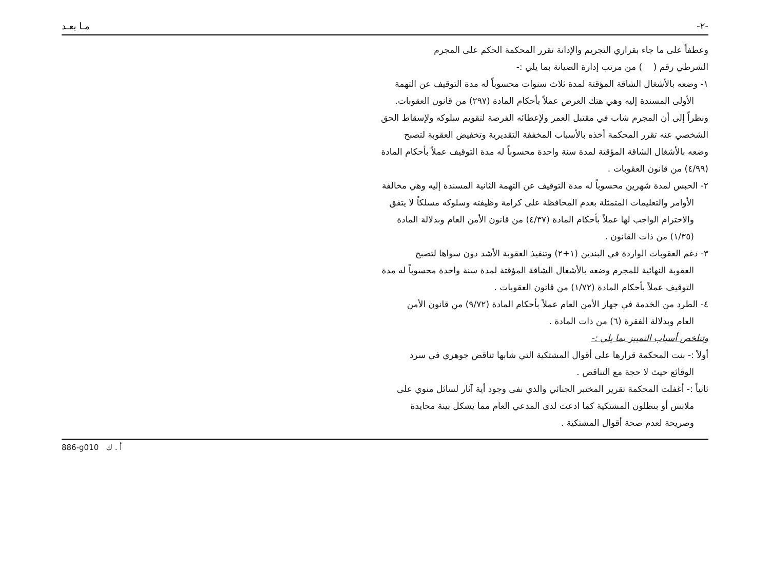-٢- مـا بعـد
وعطفاً على ما جاء بقراري التجريم والإدانة تقرر المحكمة الحكم على المجرم
الشرطي رقم ( ) من مرتب إدارة الصيانة بما يلي :-
١- وضعه بالأشغال الشاقة المؤقتة لمدة ثلاث سنوات محسوباً له مدة التوقيف عن التهمة
الأولى المسندة إليه وهي هتك العرض عملاً بأحكام المادة (٢٩٧) من قانون العقوبات.
ونظراً إلى أن المجرم شاب في مقتبل العمر ولإعطائه الفرصة لتقويم سلوكه ولإسقاط الحق
الشخصي عنه تقرر المحكمة أخذه بالأسباب المخففة التقديرية وتخفيض العقوبة لتصبح
وضعه بالأشغال الشاقة المؤقتة لمدة سنة واحدة محسوباً له مدة التوقيف عملاً بأحكام المادة
(٤/٩٩) من قانون العقوبات .
٢- الحبس لمدة شهرين محسوباً له مدة التوقيف عن التهمة الثانية المسندة إليه وهي مخالفة
الأوامر والتعليمات المتمثلة بعدم المحافظة على كرامة وظيفته وسلوكه مسلكاً لا يتفق
والاحترام الواجب لها عملاً بأحكام المادة (٤/٣٧) من قانون الأمن العام وبدلالة المادة
(١/٣٥) من ذات القانون .
٣- دغم العقوبات الواردة في البندين (١+٢) وتنفيذ العقوبة الأشد دون سواها لتصبح
العقوبة النهائية للمجرم وضعه بالأشغال الشاقة المؤقتة لمدة سنة واحدة محسوباً له مدة
التوقيف عملاً بأحكام المادة (١/٧٢) من قانون العقوبات .
٤- الطرد من الخدمة في جهاز الأمن العام عملاً بأحكام المادة (٩/٧٢) من قانون الأمن
العام وبدلالة الفقرة (٦) من ذات المادة .
وتتلخص أسباب التمييز بما يلي :-
أولاً :- بنت المحكمة قرارها على أقوال المشتكية التي شابها تناقض جوهري في سرد
الوقائع حيث لا حجة مع التناقض .
ثانياً :- أغفلت المحكمة تقرير المختبر الجنائي والذي نفى وجود أية آثار لسائل منوي على
ملابس أو بنطلون المشتكية كما ادعت لدى المدعي العام مما يشكل بينة محايدة
وصريحة لعدم صحة أقوال المشتكية .
886-g010 أ . ك